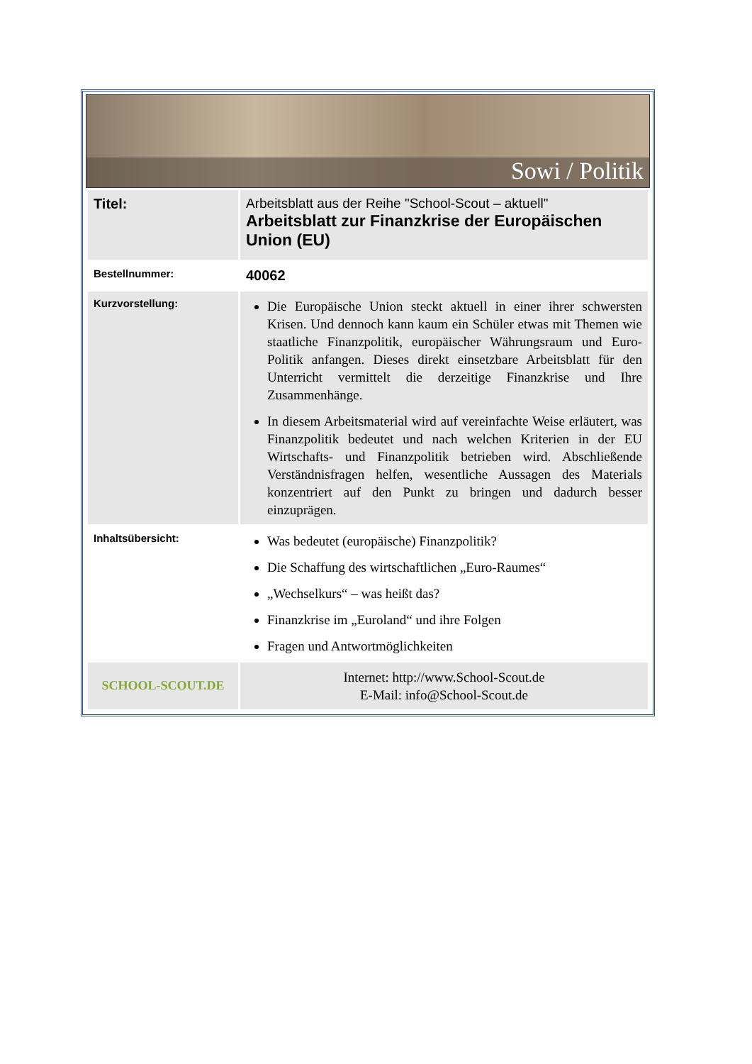Sowi / Politik
| Titel: | Arbeitsblatt aus der Reihe "School-Scout – aktuell" Arbeitsblatt zur Finanzkrise der Europäischen Union (EU) |
| Bestellnummer: | 40062 |
| Kurzvorstellung: | Die Europäische Union steckt aktuell in einer ihrer schwersten Krisen. Und dennoch kann kaum ein Schüler etwas mit Themen wie staatliche Finanzpolitik, europäischer Währungsraum und Euro-Politik anfangen. Dieses direkt einsetzbare Arbeitsblatt für den Unterricht vermittelt die derzeitige Finanzkrise und Ihre Zusammenhänge. In diesem Arbeitsmaterial wird auf vereinfachte Weise erläutert, was Finanzpolitik bedeutet und nach welchen Kriterien in der EU Wirtschafts- und Finanzpolitik betrieben wird. Abschließende Verständnisfragen helfen, wesentliche Aussagen des Materials konzentriert auf den Punkt zu bringen und dadurch besser einzuprägen. |
| Inhaltsübersicht: | Was bedeutet (europäische) Finanzpolitik? Die Schaffung des wirtschaftlichen „Euro-Raumes“ „Wechselkurs“ – was heißt das? Finanzkrise im „Euroland“ und ihre Folgen Fragen und Antwortmöglichkeiten |
| SCHOOL-SCOUT.DE | Internet: http://www.School-Scout.de E-Mail: info@School-Scout.de |